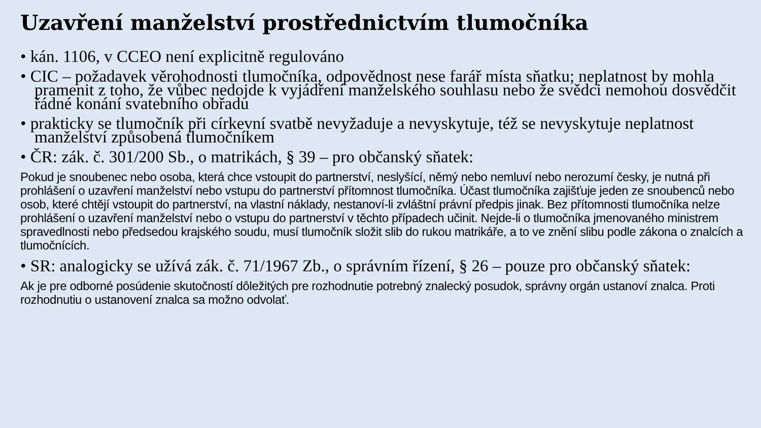Uzavření manželství prostřednictvím tlumočníka
• kán. 1106, v CCEO není explicitně regulováno
• CIC – požadavek věrohodnosti tlumočníka, odpovědnost nese farář místa sňatku; neplatnost by mohla pramenit z toho, že vůbec nedojde k vyjádření manželského souhlasu nebo že svědci nemohou dosvědčit řádné konání svatebního obřadu
• prakticky se tlumočník při církevní svatbě nevyžaduje a nevyskytuje, též se nevyskytuje neplatnost manželství způsobená tlumočníkem
• ČR: zák. č. 301/200 Sb., o matrikách, § 39 – pro občanský sňatek:
Pokud je snoubenec nebo osoba, která chce vstoupit do partnerství, neslyšící, němý nebo nemluví nebo nerozumí česky, je nutná při prohlášení o uzavření manželství nebo vstupu do partnerství přítomnost tlumočníka. Účast tlumočníka zajišťuje jeden ze snoubenců nebo osob, které chtějí vstoupit do partnerství, na vlastní náklady, nestanoví-li zvláštní právní předpis jinak. Bez přítomnosti tlumočníka nelze prohlášení o uzavření manželství nebo o vstupu do partnerství v těchto případech učinit. Nejde-li o tlumočníka jmenovaného ministrem spravedlnosti nebo předsedou krajského soudu, musí tlumočník složit slib do rukou matrikáře, a to ve znění slibu podle zákona o znalcích a tlumočnících.
• SR: analogicky se užívá zák. č. 71/1967 Zb., o správním řízení, § 26 – pouze pro občanský sňatek:
Ak je pre odborné posúdenie skutočností dôležitých pre rozhodnutie potrebný znalecký posudok, správny orgán ustanoví znalca. Proti rozhodnutiu o ustanovení znalca sa možno odvolať.